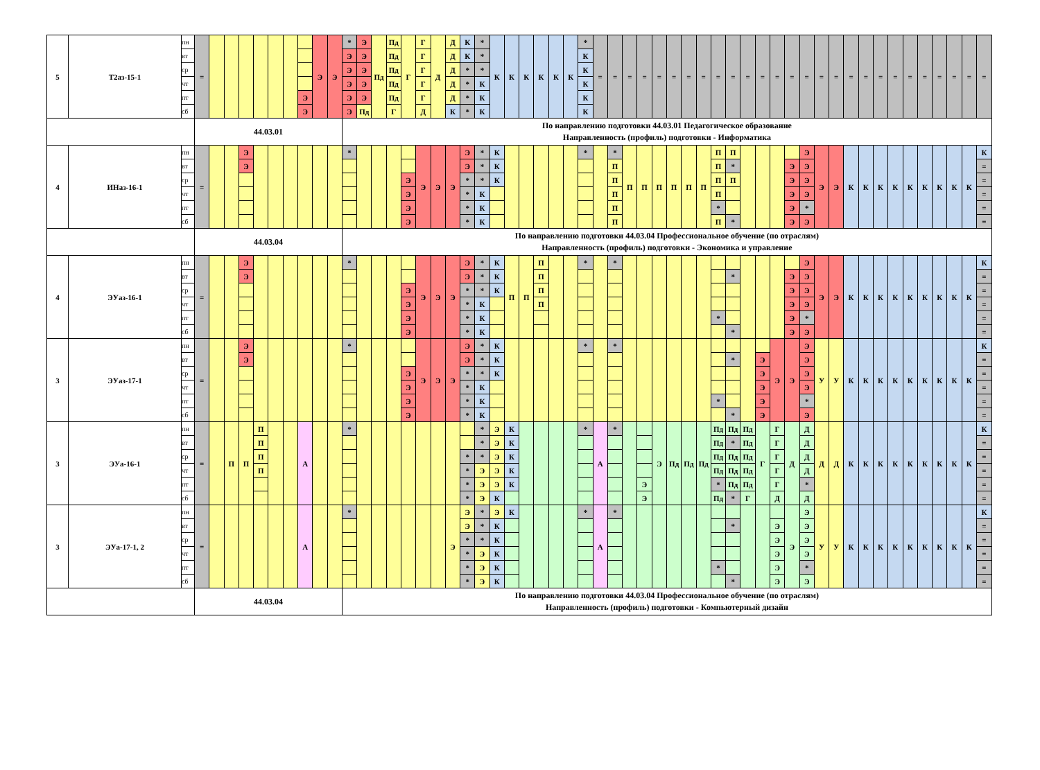| 5 | Т2аз-15-1 | пн | = | | | | | | | | Э | Э | * | Э | Пд | Пд | Г | Г | Д | Д | К | * | К | К | К | К | К | К | * | = | = | = | = | = | = | = | = | = | = | = | = | = | = | = | = | = | = | = | = | = | = | = | = | = | = | = |
| | | вт | | | | | | | | | | | Э | Э | | Пд | | Г | | Д | К | * | | | | | | | К | | | | | | | | | | | | | | | | | | | | | | | | | | | |
| | | ср | | | | | | | | | | | Э | Э | | Пд | | Г | | Д | * | * | | | | | | | К | | | | | | | | | | | | | | | | | | | | | | | | | | | |
| | | чт | | | | | | | | | | | Э | Э | | Пд | | Г | | Д | * | К | | | | | | | К | | | | | | | | | | | | | | | | | | | | | | | | | | | |
| | | пт | | | | | | | | Э | | | Э | Э | | Пд | | Г | | Д | * | К | | | | | | | К | | | | | | | | | | | | | | | | | | | | | | | | | | | |
| | | сб | | | | | | | | Э | | | Э | Пд | | Г | | Д | | К | * | К | | | | | | | К | | | | | | | | | | | | | | | | | | | | | | | | | | | |
| | | | 44.03.01 | | | | | | | | | | По направлению подготовки 44.03.01 Педагогическое образование Направленность (профиль) подготовки - Информатика | | | | | | | | | | | | | | | | | | | | | | | | | | | | | | | | | | | | | | | | | | | |
| 4 | ИНаз-16-1 | пн | = | | | Э | | | | | | | * | | | | | Э | Э | Э | Э | * | К | | | | | | * | | * | П | П | П | П | П | П | П | П | | | | | Э | Э | Э | К | К | К | К | К | К | К | К | К | К |
| | | вт | | | | Э | | | | | | | | | | | | | | | Э | * | К | | | | | | | | П | | | | | | | П | * | | | | Э | Э | | | | | | | | | | | | = |
| | | ср | | | | | | | | | | | | | | | Э | | | | * | * | К | | | | | | | | П | | | | | | | П | П | | | | Э | Э | | | | | | | | | | | | = |
| | | чт | | | | | | | | | | | | | | | Э | | | | * | К | | | | | | | | | П | | | | | | | П | | | | | Э | Э | | | | | | | | | | | | = |
| | | пт | | | | | | | | | | | | | | | Э | | | | * | К | | | | | | | | | П | | | | | | | * | | | | | Э | * | | | | | | | | | | | | = |
| | | сб | | | | | | | | | | | | | | | Э | | | | * | К | | | | | | | | | П | | | | | | | П | * | | | | Э | Э | | | | | | | | | | | | = |
| | | | 44.03.04 | | | | | | | | | | По направлению подготовки 44.03.04 Профессиональное обучение (по отраслям) Направленность (профиль) подготовки - Экономика и управление | | | | | | | | | | | | | | | | | | | | | | | | | | | | | | | | | | | | | | | | | | | |
| 4 | ЭУаз-16-1 | пн | = | | | Э | | | | | | | * | | | | | Э | Э | Э | Э | * | К | П | П | П | | | * | | * | | | | | | | | | | | | | Э | Э | Э | К | К | К | К | К | К | К | К | К | К |
| | | вт | | | | Э | | | | | | | | | | | | | | | Э | * | К | | | П | | | | | | | | | | | | | * | | | | Э | Э | | | | | | | | | | | | = |
| | | ср | | | | | | | | | | | | | | | Э | | | | * | * | К | | | П | | | | | | | | | | | | | | | | | Э | Э | | | | | | | | | | | | = |
| | | чт | | | | | | | | | | | | | | | Э | | | | * | К | | | | П | | | | | | | | | | | | | | | | | Э | Э | | | | | | | | | | | | = |
| | | пт | | | | | | | | | | | | | | | Э | | | | * | К | | | | | | | | | | | | | | | | * | | | | | Э | * | | | | | | | | | | | | = |
| | | сб | | | | | | | | | | | | | | | Э | | | | * | К | | | | | | | | | | | | | | | | | * | | | | Э | Э | | | | | | | | | | | | = |
| 3 | ЭУаз-17-1 | пн | = | | | Э | | | | | | | * | | | | | Э | Э | Э | Э | * | К | | | | | | * | | * | | | | | | | | | | | Э | Э | Э | У | У | К | К | К | К | К | К | К | К | К | К |
| | | вт | | | | Э | | | | | | | | | | | | | | | Э | * | К | | | | | | | | | | | | | | | | * | | Э | | | Э | | | | | | | | | | | | = |
| | | ср | | | | | | | | | | | | | | | Э | | | | * | * | К | | | | | | | | | | | | | | | | | | Э | | | Э | | | | | | | | | | | | = |
| | | чт | | | | | | | | | | | | | | | Э | | | | * | К | | | | | | | | | | | | | | | | | | | Э | | | Э | | | | | | | | | | | | = |
| | | пт | | | | | | | | | | | | | | | Э | | | | * | К | | | | | | | | | | | | | | | | * | | | Э | | | * | | | | | | | | | | | | = |
| | | сб | | | | | | | | | | | | | | | Э | | | | * | К | | | | | | | | | | | | | | | | | * | | Э | | | Э | | | | | | | | | | | | = |
| 3 | ЭУа-16-1 | пн | = | | П | П | П | | | А | | | * | | | | | | | | | * | Э | К | | | | | * | А | * | | | Э | Пд | Пд | Пд | Пд | Пд | Пд | Г | Г | Д | Д | Д | Д | К | К | К | К | К | К | К | К | К | К |
| | | вт | | | | | П | | | | | | | | | | | | | | | * | Э | К | | | | | | | | | | | | | | Пд | * | Пд | | Г | | Д | | | | | | | | | | | | = |
| | | ср | | | | | П | | | | | | | | | | | | | | * | * | Э | К | | | | | | | | | | | | | | Пд | Пд | Пд | | Г | | Д | | | | | | | | | | | | = |
| | | чт | | | | | П | | | | | | | | | | | | | | * | Э | Э | К | | | | | | | | | | | | | | Пд | Пд | Пд | | Г | | Д | | | | | | | | | | | | = |
| | | пт | | | | | | | | | | | | | | | | | | | * | Э | Э | К | | | | | | | | | Э | | | | | * | Пд | Пд | | Г | | * | | | | | | | | | | | | = |
| | | сб | | | | | | | | | | | | | | | | | | | * | Э | К | | | | | | | | | | Э | | | | | Пд | * | Г | | Д | | Д | | | | | | | | | | | | = |
| 3 | ЭУа-17-1, 2 | пн | = | | | | | | | А | | | * | | | | | | | Э | Э | * | Э | К | | | | | * | А | * | | | | | | | | | | | | Э | Э | У | У | К | К | К | К | К | К | К | К | К | К |
| | | вт | | | | | | | | | | | | | | | | | | | Э | * | К | | | | | | | | | | | | | | | | * | | | Э | | Э | | | | | | | | | | | | = |
| | | ср | | | | | | | | | | | | | | | | | | | * | * | К | | | | | | | | | | | | | | | | | | | Э | | Э | | | | | | | | | | | | = |
| | | чт | | | | | | | | | | | | | | | | | | | * | Э | К | | | | | | | | | | | | | | | | | | | Э | | Э | | | | | | | | | | | | = |
| | | пт | | | | | | | | | | | | | | | | | | | * | Э | К | | | | | | | | | | | | | | | * | | | | Э | | * | | | | | | | | | | | | = |
| | | сб | | | | | | | | | | | | | | | | | | | * | Э | К | | | | | | | | | | | | | | | | * | | | Э | | Э | | | | | | | | | | | | = |
| | | | 44.03.04 | | | | | | | | | | По направлению подготовки 44.03.04 Профессиональное обучение (по отраслям) Направленность (профиль) подготовки - Компьютерный дизайн | | | | | | | | | | | | | | | | | | | | | | | | | | | | | | | | | | | | | | | | | | | |